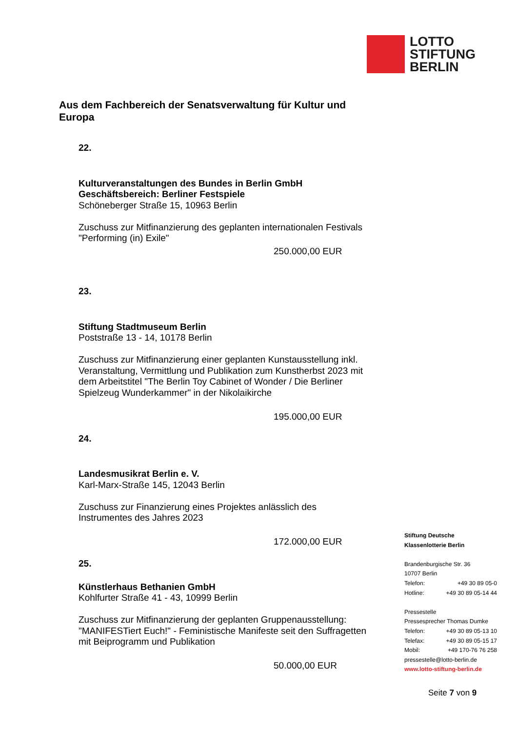LOTTO
STIFTUNG
BERLIN
Aus dem Fachbereich der Senatsverwaltung für Kultur und Europa
22.
Kulturveranstaltungen des Bundes in Berlin GmbH
Geschäftsbereich: Berliner Festspiele
Schöneberger Straße 15, 10963 Berlin
Zuschuss zur Mitfinanzierung des geplanten internationalen Festivals "Performing (in) Exile"
250.000,00 EUR
23.
Stiftung Stadtmuseum Berlin
Poststraße 13 - 14, 10178 Berlin
Zuschuss zur Mitfinanzierung einer geplanten Kunstausstellung inkl. Veranstaltung, Vermittlung und Publikation zum Kunstherbst 2023 mit dem Arbeitstitel "The Berlin Toy Cabinet of Wonder / Die Berliner Spielzeug Wunderkammer" in der Nikolaikirche
195.000,00 EUR
24.
Landesmusikrat Berlin e. V.
Karl-Marx-Straße 145, 12043 Berlin
Zuschuss zur Finanzierung eines Projektes anlässlich des Instrumentes des Jahres 2023
172.000,00 EUR
25.
Künstlerhaus Bethanien GmbH
Kohlfurter Straße 41 - 43, 10999 Berlin
Zuschuss zur Mitfinanzierung der geplanten Gruppenausstellung: "MANIFESTiert Euch!" - Feministische Manifeste seit den Suffragetten mit Beiprogramm und Publikation
50.000,00 EUR
Stiftung Deutsche
Klassenlotterie Berlin
Brandenburgische Str. 36
10707 Berlin
Telefon: +49 30 89 05-0
Hotline: +49 30 89 05-14 44
Pressestelle
Pressesprecher Thomas Dumke
Telefon: +49 30 89 05-13 10
Telefax: +49 30 89 05-15 17
Mobil: +49 170-76 76 258
pressestelle@lotto-berlin.de
www.lotto-stiftung-berlin.de
Seite 7 von 9